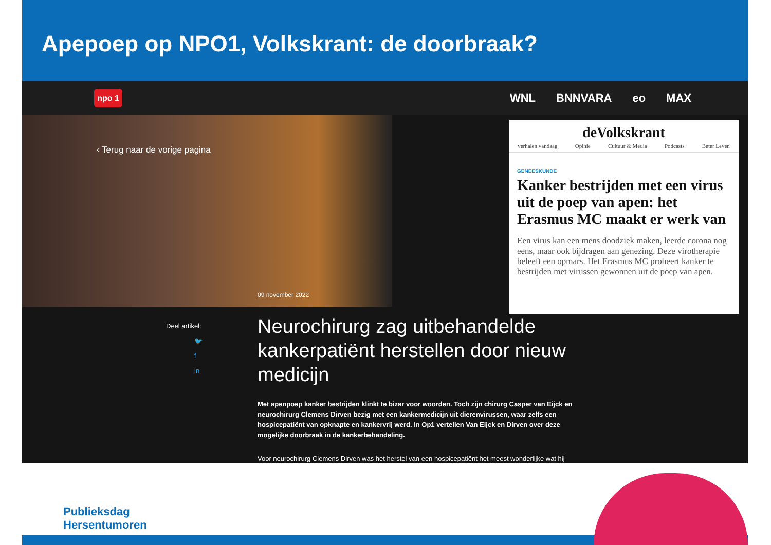Apepoep op NPO1, Volkskrant: de doorbraak?
npo 1
WNL BNNVARA eo MAX
‹ Terug naar de vorige pagina
09 november 2022
Deel artikel:
🐦
f
in
Neurochirurg zag uitbehandelde kankerpatiënt herstellen door nieuw medicijn
Met apenpoep kanker bestrijden klinkt te bizar voor woorden. Toch zijn chirurg Casper van Eijck en neurochirurg Clemens Dirven bezig met een kankermedicijn uit dierenvirussen, waar zelfs een hospicepatiënt van opknapte en kankervrij werd. In Op1 vertellen Van Eijck en Dirven over deze mogelijke doorbraak in de kankerbehandeling.
Voor neurochirurg Clemens Dirven was het herstel van een hospicepatiënt het meest wonderlijke wat hij
deVolkskrant
verhalen vandaag Opinie Cultuur & Media Podcasts Beter Leven
GENEESKUNDE
Kanker bestrijden met een virus uit de poep van apen: het Erasmus MC maakt er werk van
Een virus kan een mens doodziek maken, leerde corona nog eens, maar ook bijdragen aan genezing. Deze virotherapie beleeft een opmars. Het Erasmus MC probeert kanker te bestrijden met virussen gewonnen uit de poep van apen.
Publieksdag
Hersentumoren